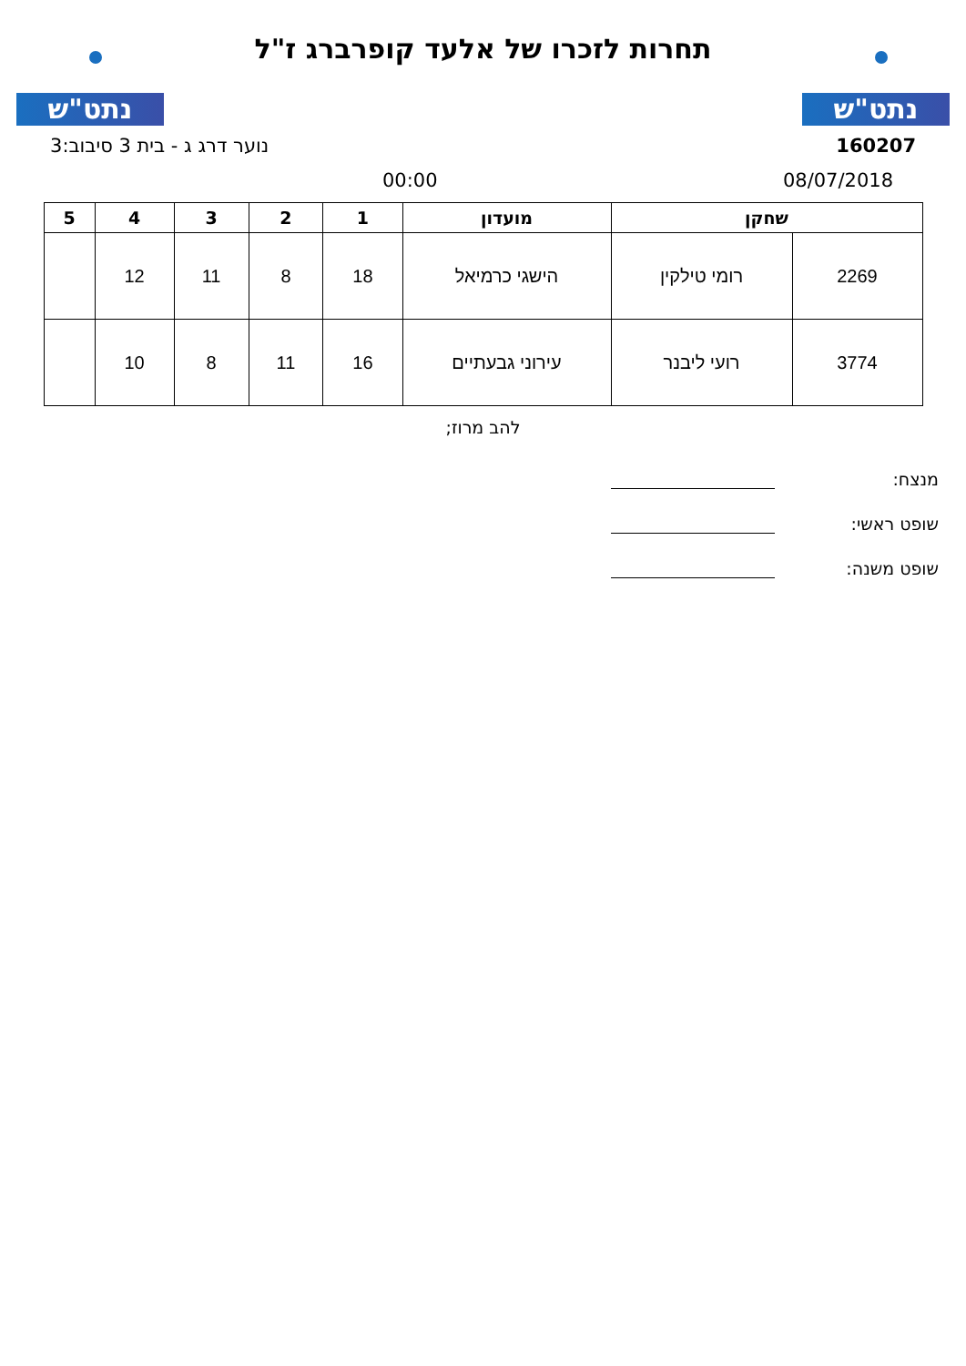נתט"ש
תחרות לזכרו של אלעד קופרברג ז"ל
נתט"ש
160207 נוער דרג ג - בית 3 סיבוב:3
08/07/2018 00:00
| שחקן | | מועדון | 1 | 2 | 3 | 4 | 5 |
| --- | --- | --- | --- | --- | --- | --- | --- |
| 2269 | רומי טילקין | הישגי כרמיאל | 18 | 8 | 11 | 12 | |
| 3774 | רועי ליבנר | עירוני גבעתיים | 16 | 11 | 8 | 10 | |
להב מרוז;
מנצח:
שופט ראשי:
שופט משנה: